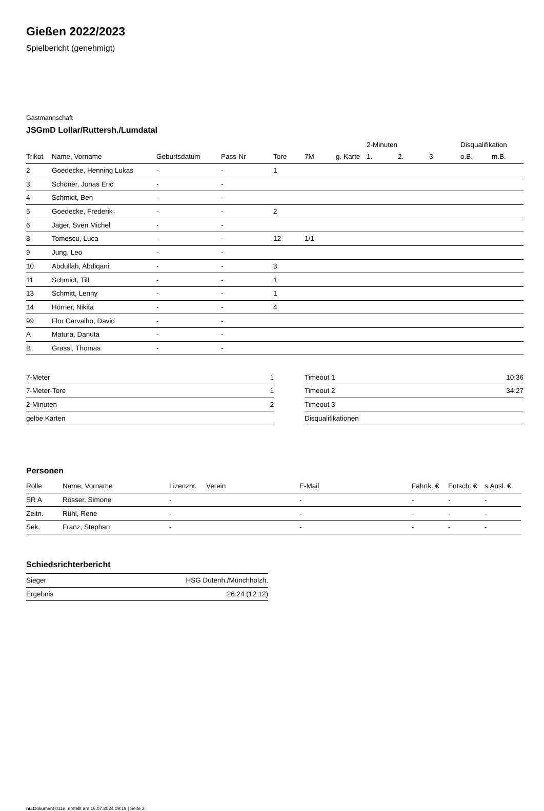Gießen 2022/2023
Spielbericht (genehmigt)
Gastmannschaft
JSGmD Lollar/Ruttersh./Lumdatal
| | | | | | | | 2-Minuten | | | Disqualifikation | |
| --- | --- | --- | --- | --- | --- | --- | --- | --- | --- | --- | --- |
| Trikot | Name, Vorname | Geburtsdatum | Pass-Nr | Tore | 7M | g. Karte | 1. | 2. | 3. | o.B. | m.B. |
| 2 | Goedecke, Henning Lukas | - | - | 1 | | | | | | | |
| 3 | Schöner, Jonas Eric | - | - | | | | | | | | |
| 4 | Schmidt, Ben | - | - | | | | | | | | |
| 5 | Goedecke, Frederik | - | - | 2 | | | | | | | |
| 6 | Jäger, Sven Michel | - | - | | | | | | | | |
| 8 | Tomescu, Luca | - | - | 12 | 1/1 | | | | | | |
| 9 | Jung, Leo | - | - | | | | | | | | |
| 10 | Abdullah, Abdiqani | - | - | 3 | | | | | | | |
| 11 | Schmidt, Till | - | - | 1 | | | | | | | |
| 13 | Schmitt, Lenny | - | - | 1 | | | | | | | |
| 14 | Hörner, Nikita | - | - | 4 | | | | | | | |
| 99 | Flor Carvalho, David | - | - | | | | | | | | |
| A | Matura, Danuta | - | - | | | | | | | | |
| B | Grassl, Thomas | - | - | | | | | | | | |
| 7-Meter | 1 |
| 7-Meter-Tore | 1 |
| 2-Minuten | 2 |
| gelbe Karten | |
| Timeout 1 | 10:36 |
| Timeout 2 | 34:27 |
| Timeout 3 | |
| Disqualifikationen | |
Personen
| Rolle | Name, Vorname | Lizenznr. | Verein | E-Mail | Fahrtk. € | Entsch. € | s.Ausl. € |
| --- | --- | --- | --- | --- | --- | --- | --- |
| SR A | Rösser, Simone | - | | - | - | - | - |
| Zeitn. | Rühl, Rene | - | | - | - | - | - |
| Sek. | Franz, Stephan | - | | - | - | - | - |
Schiedsrichterbericht
| Sieger | HSG Dutenh./Münchholzh. |
| Ergebnis | 26:24 (12:12) |
nu.Dokument 011e, erstellt am 16.07.2024 09:19 | Seite 2